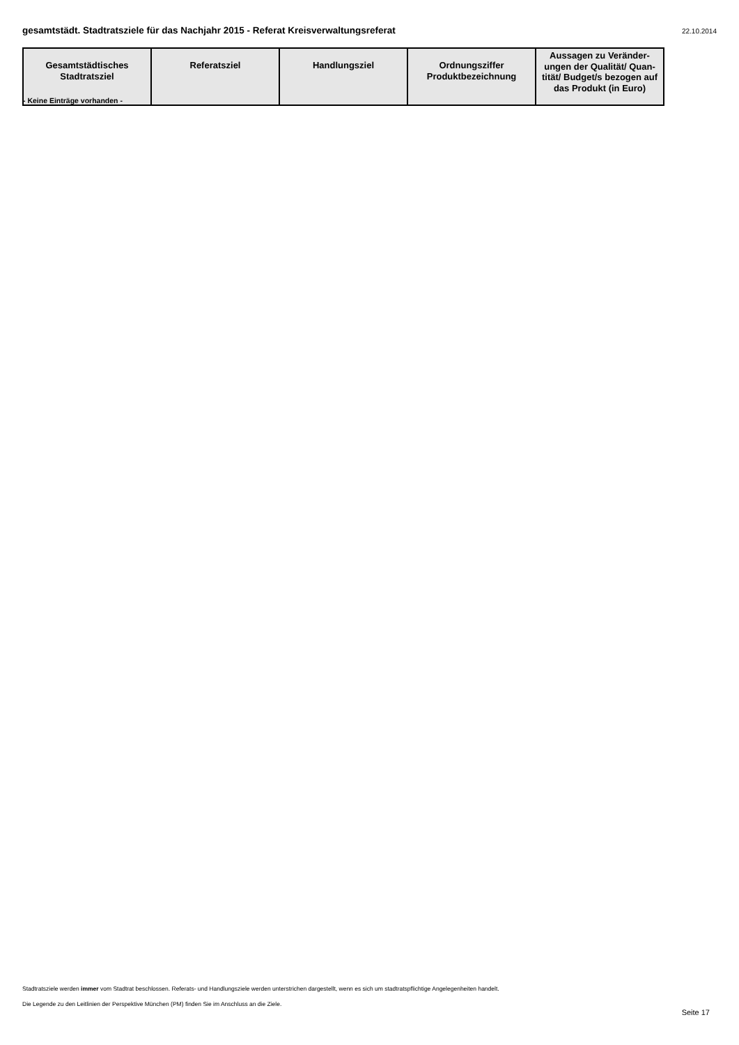gesamtstädt. Stadtratsziele für das Nachjahr 2015 - Referat Kreisverwaltungsreferat
22.10.2014
| Gesamtstädtisches Stadtratsziel | Referatsziel | Handlungsziel | Ordnungsziffer Produktbezeichnung | Aussagen zu Veränder- ungen der Qualität/ Quan- tität/ Budget/s bezogen auf das Produkt (in Euro) |
| --- | --- | --- | --- | --- |
- Keine Einträge vorhanden -
Stadtratsziele werden immer vom Stadtrat beschlossen. Referats- und Handlungsziele werden unterstrichen dargestellt, wenn es sich um stadtratspflichtige Angelegenheiten handelt.
Die Legende zu den Leitlinien der Perspektive München (PM) finden Sie im Anschluss an die Ziele.
Seite 17